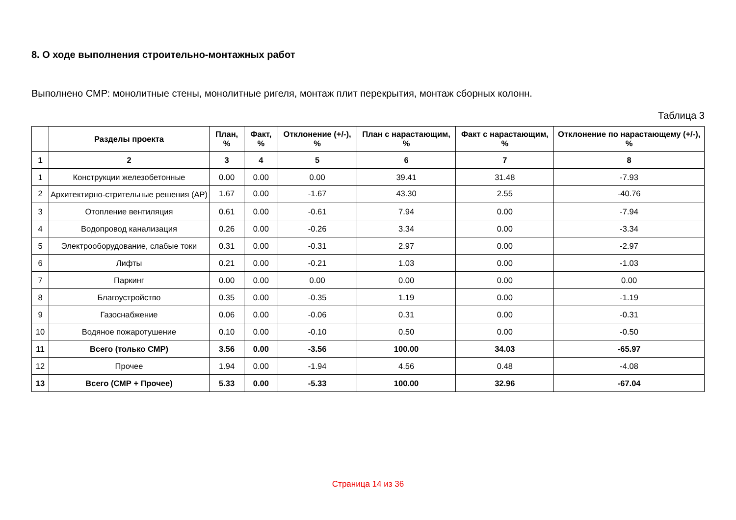8. О ходе выполнения строительно-монтажных работ
Выполнено СМР: монолитные стены, монолитные ригеля, монтаж плит перекрытия, монтаж сборных колонн.
Таблица 3
| | Разделы проекта | План, % | Факт, % | Отклонение (+/-), % | План с нарастающим, % | Факт с нарастающим, % | Отклонение по нарастающему (+/-), % |
| --- | --- | --- | --- | --- | --- | --- | --- |
| 1 | 2 | 3 | 4 | 5 | 6 | 7 | 8 |
| 1 | Конструкции железобетонные | 0.00 | 0.00 | 0.00 | 39.41 | 31.48 | -7.93 |
| 2 | Архитектирно-стрительные решения (АР) | 1.67 | 0.00 | -1.67 | 43.30 | 2.55 | -40.76 |
| 3 | Отопление вентиляция | 0.61 | 0.00 | -0.61 | 7.94 | 0.00 | -7.94 |
| 4 | Водопровод канализация | 0.26 | 0.00 | -0.26 | 3.34 | 0.00 | -3.34 |
| 5 | Электрооборудование, слабые токи | 0.31 | 0.00 | -0.31 | 2.97 | 0.00 | -2.97 |
| 6 | Лифты | 0.21 | 0.00 | -0.21 | 1.03 | 0.00 | -1.03 |
| 7 | Паркинг | 0.00 | 0.00 | 0.00 | 0.00 | 0.00 | 0.00 |
| 8 | Благоустройство | 0.35 | 0.00 | -0.35 | 1.19 | 0.00 | -1.19 |
| 9 | Газоснабжение | 0.06 | 0.00 | -0.06 | 0.31 | 0.00 | -0.31 |
| 10 | Водяное пожаротушение | 0.10 | 0.00 | -0.10 | 0.50 | 0.00 | -0.50 |
| 11 | Всего (только СМР) | 3.56 | 0.00 | -3.56 | 100.00 | 34.03 | -65.97 |
| 12 | Прочее | 1.94 | 0.00 | -1.94 | 4.56 | 0.48 | -4.08 |
| 13 | Всего (СМР + Прочее) | 5.33 | 0.00 | -5.33 | 100.00 | 32.96 | -67.04 |
Страница 14 из 36